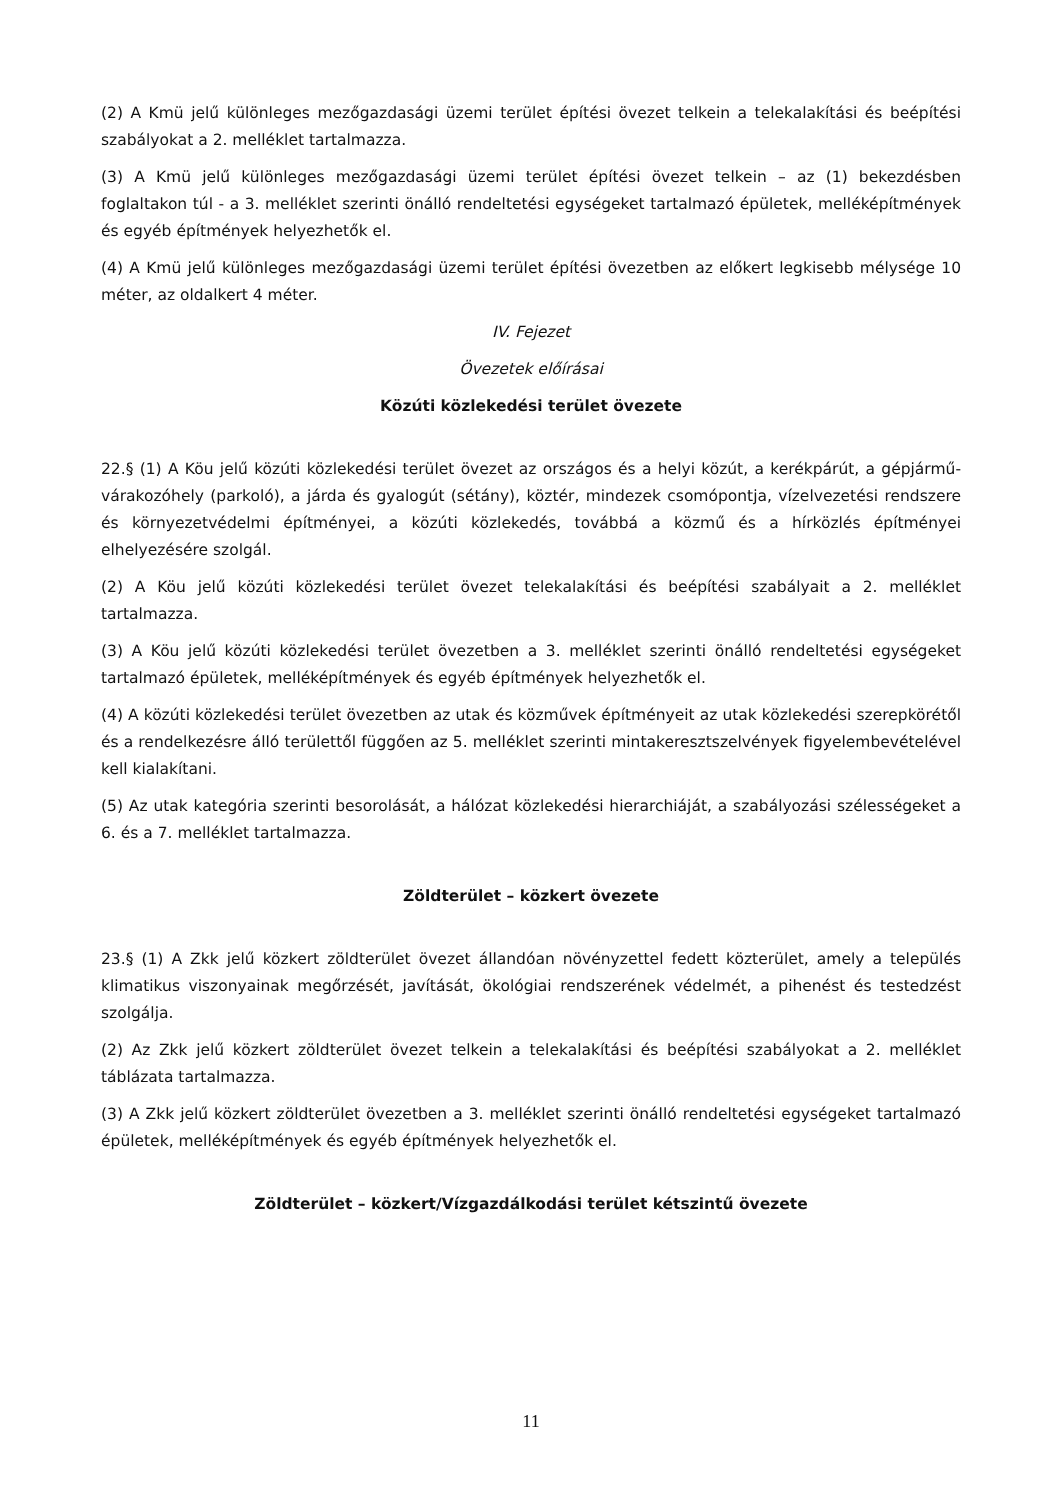(2) A Kmü jelű különleges mezőgazdasági üzemi terület építési övezet telkein a telekalakítási és beépítési szabályokat a 2. melléklet tartalmazza.
(3) A Kmü jelű különleges mezőgazdasági üzemi terület építési övezet telkein – az (1) bekezdésben foglaltakon túl - a 3. melléklet szerinti önálló rendeltetési egységeket tartalmazó épületek, melléképítmények és egyéb építmények helyezhetők el.
(4) A Kmü jelű különleges mezőgazdasági üzemi terület építési övezetben az előkert legkisebb mélysége 10 méter, az oldalkert 4 méter.
IV. Fejezet
Övezetek előírásai
Közúti közlekedési terület övezete
22.§ (1) A Köu jelű közúti közlekedési terület övezet az országos és a helyi közút, a kerékpárút, a gépjármű-várakozóhely (parkoló), a járda és gyalogút (sétány), köztér, mindezek csomópontja, vízelvezetési rendszere és környezetvédelmi építményei, a közúti közlekedés, továbbá a közmű és a hírközlés építményei elhelyezésére szolgál.
(2) A Köu jelű közúti közlekedési terület övezet telekalakítási és beépítési szabályait a 2. melléklet tartalmazza.
(3) A Köu jelű közúti közlekedési terület övezetben a 3. melléklet szerinti önálló rendeltetési egységeket tartalmazó épületek, melléképítmények és egyéb építmények helyezhetők el.
(4) A közúti közlekedési terület övezetben az utak és közművek építményeit az utak közlekedési szerepkörétől és a rendelkezésre álló területtől függően az 5. melléklet szerinti mintakeresztszelvények figyelembevételével kell kialakítani.
(5) Az utak kategória szerinti besorolását, a hálózat közlekedési hierarchiáját, a szabályozási szélességeket a 6. és a 7. melléklet tartalmazza.
Zöldterület – közkert övezete
23.§ (1) A Zkk jelű közkert zöldterület övezet állandóan növényzettel fedett közterület, amely a település klimatikus viszonyainak megőrzését, javítását, ökológiai rendszerének védelmét, a pihenést és testedzést szolgálja.
(2) Az Zkk jelű közkert zöldterület övezet telkein a telekalakítási és beépítési szabályokat a 2. melléklet táblázata tartalmazza.
(3) A Zkk jelű közkert zöldterület övezetben a 3. melléklet szerinti önálló rendeltetési egységeket tartalmazó épületek, melléképítmények és egyéb építmények helyezhetők el.
Zöldterület – közkert/Vízgazdálkodási terület kétszintű övezete
11